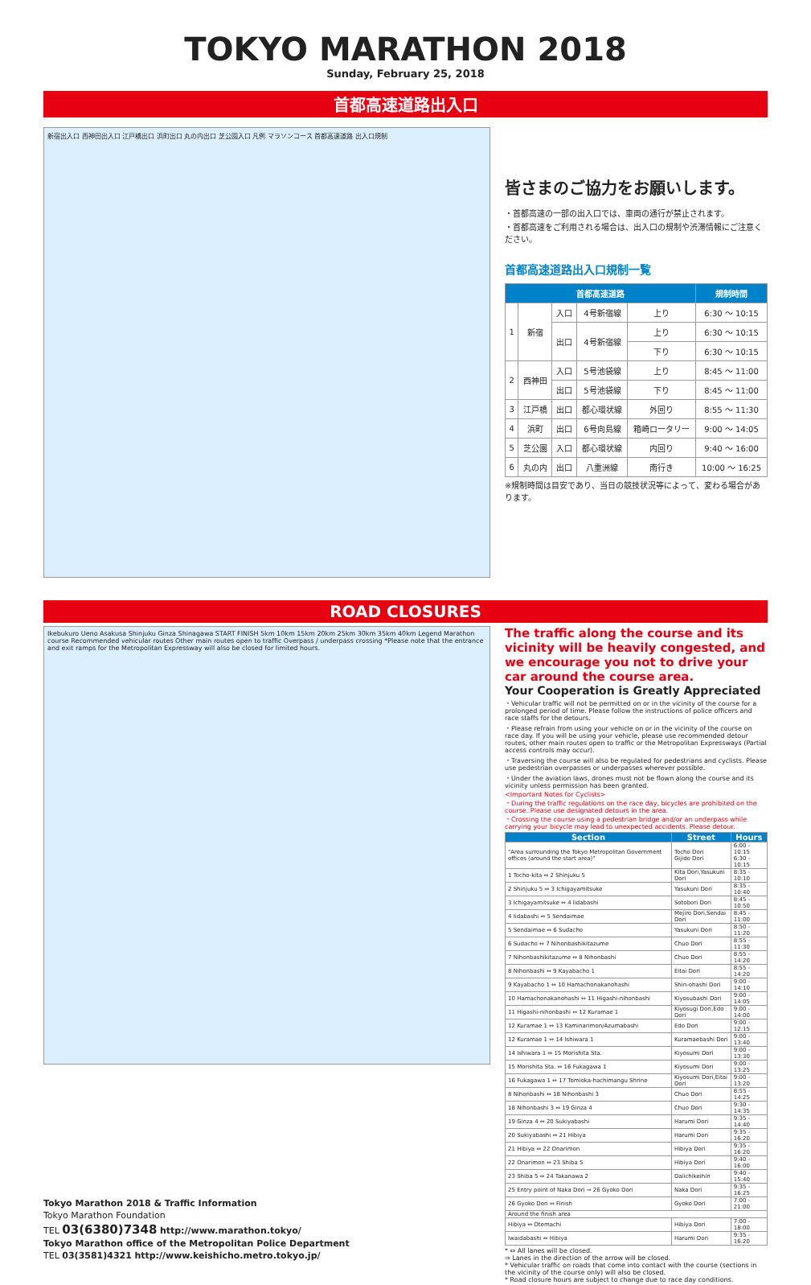TOKYO MARATHON 2018
Sunday, February 25, 2018
首都高速道路出入口
新宿出入口 西神田出入口 江戸橋出口 浜町出口 丸の内出口 芝公園入口 凡例 マラソンコース 首都高速道路 出入口規制
皆さまのご協力をお願いします。
・首都高速の一部の出入口では、車両の通行が禁止されます。
・首都高速をご利用される場合は、出入口の規制や渋滞情報にご注意ください。
首都高速道路出入口規制一覧
| 首都高速道路 | | | | | | 規制時間 |
| --- | --- | --- | --- | --- | --- | --- |
| 1 | 新宿 | 入口 | 4号新宿線 | 上り | 6:30 〜 10:15 | |
| | | 出口 | 4号新宿線 | 上り | 6:30 〜 10:15 | |
| | | | | 下り | 6:30 〜 10:15 | |
| 2 | 西神田 | 入口 | 5号池袋線 | 上り | 8:45 〜 11:00 | |
| | | 出口 | 5号池袋線 | 下り | 8:45 〜 11:00 | |
| 3 | 江戸橋 | 出口 | 都心環状線 | 外回り | 8:55 〜 11:30 | |
| 4 | 浜町 | 出口 | 6号向島線 | 箱崎ロータリー | 9:00 〜 14:05 | |
| 5 | 芝公園 | 入口 | 都心環状線 | 内回り | 9:40 〜 16:00 | |
| 6 | 丸の内 | 出口 | 八重洲線 | 南行き | 10:00 〜 16:25 | |
※規制時間は目安であり、当日の競技状況等によって、変わる場合があります。
ROAD CLOSURES
Ikebukuro Ueno Asakusa Shinjuku Ginza Shinagawa START FINISH 5km 10km 15km 20km 25km 30km 35km 40km Legend Marathon course Recommended vehicular routes Other main routes open to traffic Overpass / underpass crossing *Please note that the entrance and exit ramps for the Metropolitan Expressway will also be closed for limited hours.
The traffic along the course and its vicinity will be heavily congested, and we encourage you not to drive your car around the course area.
Your Cooperation is Greatly Appreciated
・Vehicular traffic will not be permitted on or in the vicinity of the course for a prolonged period of time. Please follow the instructions of police officers and race staffs for the detours.
・Please refrain from using your vehicle on or in the vicinity of the course on race day. If you will be using your vehicle, please use recommended detour routes, other main routes open to traffic or the Metropolitan Expressways (Partial access controls may occur).
・Traversing the course will also be regulated for pedestrians and cyclists. Please use pedestrian overpasses or underpasses wherever possible.
・Under the aviation laws, drones must not be flown along the course and its vicinity unless permission has been granted.
<Important Notes for Cyclists>
・During the traffic regulations on the race day, bicycles are prohibited on the course. Please use designated detours in the area.
・Crossing the course using a pedestrian bridge and/or an underpass while carrying your bicycle may lead to unexpected accidents. Please detour.
| Section | Street | Hours |
| --- | --- | --- |
| "Area surrounding the Tokyo Metropolitan Government offices (around the start area)" | Tocho Dori Gijido Dori | 6:00 - 10:15 6:30 - 10:15 |
| 1 Tocho-kita ⇔ 2 Shinjuku 5 | Kita Dori,Yasukuni Dori | 8:35 - 10:10 |
| 2 Shinjuku 5 ⇔ 3 Ichigayamitsuke | Yasukuni Dori | 8:35 - 10:40 |
| 3 Ichigayamitsuke ⇔ 4 Iidabashi | Sotobori Dori | 8:45 - 10:50 |
| 4 Iidabashi ⇔ 5 Sendaimae | Mejiro Dori,Sendai Dori | 8:45 - 11:00 |
| 5 Sendaimae ⇔ 6 Sudacho | Yasukuni Dori | 8:50 - 11:20 |
| 6 Sudacho ⇔ 7 Nihonbashikitazume | Chuo Dori | 8:55 - 11:30 |
| 7 Nihonbashikitazume ⇔ 8 Nihonbashi | Chuo Dori | 8:55 - 14:20 |
| 8 Nihonbashi ⇔ 9 Kayabacho 1 | Eitai Dori | 8:55 - 14:20 |
| 9 Kayabacho 1 ⇔ 10 Hamachonakanohashi | Shin-ohashi Dori | 9:00 - 14:10 |
| 10 Hamachonakanohashi ⇔ 11 Higashi-nihonbashi | Kiyosubashi Dori | 9:00 - 14:05 |
| 11 Higashi-nihonbashi ⇔ 12 Kuramae 1 | Kiyosugi Dori,Edo Dori | 9:00 - 14:00 |
| 12 Kuramae 1 ⇔ 13 Kaminarimon/Azumabashi | Edo Dori | 9:00 - 12:15 |
| 12 Kuramae 1 ⇔ 14 Ishiwara 1 | Kuramaebashi Dori | 9:00 - 13:40 |
| 14 Ishiwara 1 ⇔ 15 Morishita Sta. | Kiyosumi Dori | 9:00 - 13:30 |
| 15 Morishita Sta. ⇔ 16 Fukagawa 1 | Kiyosumi Dori | 9:00 - 13:25 |
| 16 Fukagawa 1 ⇔ 17 Tomioka-hachimangu Shrine | Kiyosumi Dori,Eitai Dori | 9:00 - 13:20 |
| 8 Nihonbashi ⇔ 18 Nihonbashi 3 | Chuo Dori | 8:55 - 14:25 |
| 18 Nihonbashi 3 ⇔ 19 Ginza 4 | Chuo Dori | 9:30 - 14:35 |
| 19 Ginza 4 ⇔ 20 Sukiyabashi | Harumi Dori | 9:35 - 14:40 |
| 20 Sukiyabashi ⇔ 21 Hibiya | Harumi Dori | 9:35 - 16:20 |
| 21 Hibiya ⇔ 22 Onarimon | Hibiya Dori | 9:35 - 16:20 |
| 22 Onarimon ⇔ 23 Shiba 5 | Hibiya Dori | 9:40 - 16:00 |
| 23 Shiba 5 ⇔ 24 Takanawa 2 | Daiichikeihin | 9:40 - 15:40 |
| 25 Entry point of Naka Dori ⇒ 26 Gyoko Dori | Naka Dori | 9:35 - 16:25 |
| 26 Gyoko Dori ⇔ Finish | Gyoko Dori | 7:00 - 21:00 |
| Around the finish area | | |
| Hibiya ⇔ Otemachi | Hibiya Dori | 7:00 - 18:00 |
| Iwaidabashi ⇔ Hibiya | Harumi Dori | 9:35 - 16:20 |
* ⇔ All lanes will be closed.
⇒ Lanes in the direction of the arrow will be closed.
* Vehicular traffic on roads that come into contact with the course (sections in the vicinity of the course only) will also be closed.
* Road closure hours are subject to change due to race day conditions.
Tokyo Marathon 2018 & Traffic Information
Tokyo Marathon Foundation
TEL 03(6380)7348 http://www.marathon.tokyo/
Tokyo Marathon office of the Metropolitan Police Department
TEL 03(3581)4321 http://www.keishicho.metro.tokyo.jp/